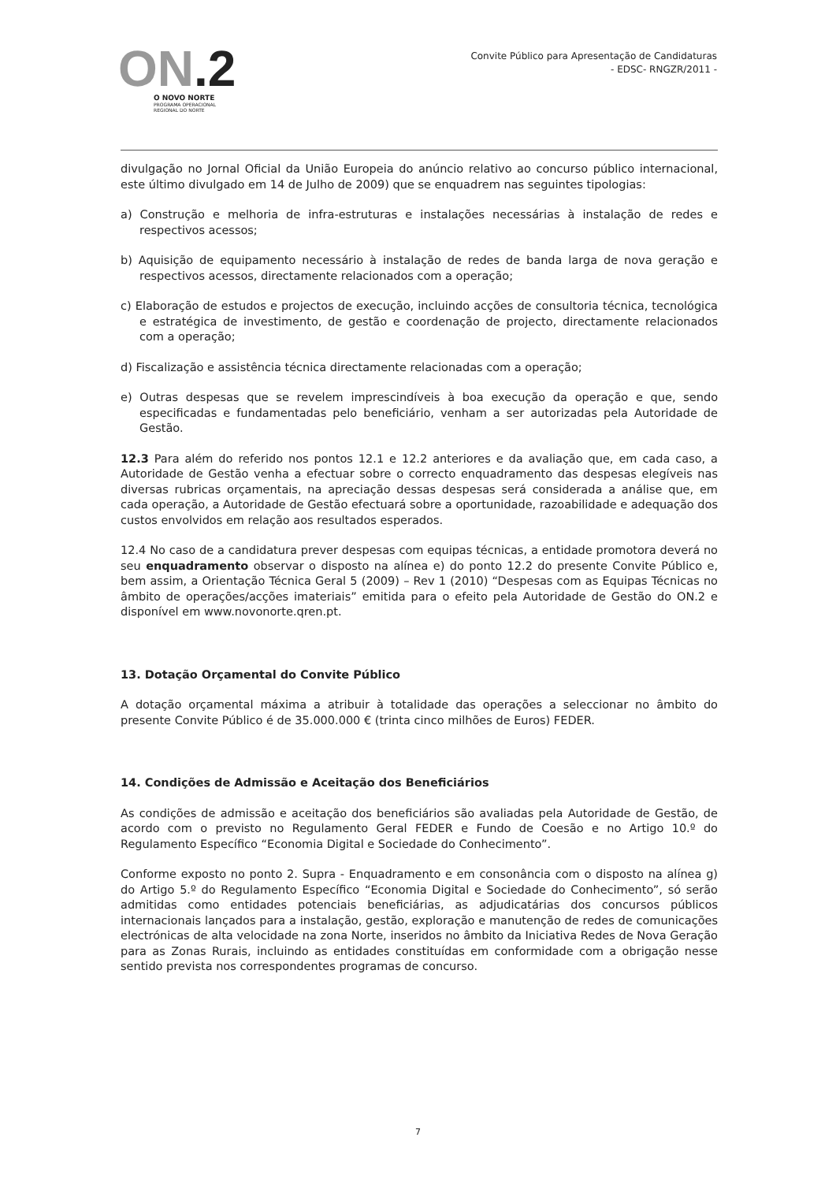ON.2
O NOVO NORTE
PROGRAMA OPERACIONAL
REGIONAL DO NORTE
Convite Público para Apresentação de Candidaturas
- EDSC- RNGZR/2011 -
divulgação no Jornal Oficial da União Europeia do anúncio relativo ao concurso público internacional, este último divulgado em 14 de Julho de 2009) que se enquadrem nas seguintes tipologias:
a) Construção e melhoria de infra-estruturas e instalações necessárias à instalação de redes e respectivos acessos;
b) Aquisição de equipamento necessário à instalação de redes de banda larga de nova geração e respectivos acessos, directamente relacionados com a operação;
c) Elaboração de estudos e projectos de execução, incluindo acções de consultoria técnica, tecnológica e estratégica de investimento, de gestão e coordenação de projecto, directamente relacionados com a operação;
d) Fiscalização e assistência técnica directamente relacionadas com a operação;
e) Outras despesas que se revelem imprescindíveis à boa execução da operação e que, sendo especificadas e fundamentadas pelo beneficiário, venham a ser autorizadas pela Autoridade de Gestão.
12.3 Para além do referido nos pontos 12.1 e 12.2 anteriores e da avaliação que, em cada caso, a Autoridade de Gestão venha a efectuar sobre o correcto enquadramento das despesas elegíveis nas diversas rubricas orçamentais, na apreciação dessas despesas será considerada a análise que, em cada operação, a Autoridade de Gestão efectuará sobre a oportunidade, razoabilidade e adequação dos custos envolvidos em relação aos resultados esperados.
12.4 No caso de a candidatura prever despesas com equipas técnicas, a entidade promotora deverá no seu enquadramento observar o disposto na alínea e) do ponto 12.2 do presente Convite Público e, bem assim, a Orientação Técnica Geral 5 (2009) – Rev 1 (2010) “Despesas com as Equipas Técnicas no âmbito de operações/acções imateriais” emitida para o efeito pela Autoridade de Gestão do ON.2 e disponível em www.novonorte.qren.pt.
13. Dotação Orçamental do Convite Público
A dotação orçamental máxima a atribuir à totalidade das operações a seleccionar no âmbito do presente Convite Público é de 35.000.000 € (trinta cinco milhões de Euros) FEDER.
14. Condições de Admissão e Aceitação dos Beneficiários
As condições de admissão e aceitação dos beneficiários são avaliadas pela Autoridade de Gestão, de acordo com o previsto no Regulamento Geral FEDER e Fundo de Coesão e no Artigo 10.º do Regulamento Específico “Economia Digital e Sociedade do Conhecimento”.
Conforme exposto no ponto 2. Supra - Enquadramento e em consonância com o disposto na alínea g) do Artigo 5.º do Regulamento Específico “Economia Digital e Sociedade do Conhecimento”, só serão admitidas como entidades potenciais beneficiárias, as adjudicatárias dos concursos públicos internacionais lançados para a instalação, gestão, exploração e manutenção de redes de comunicações electrónicas de alta velocidade na zona Norte, inseridos no âmbito da Iniciativa Redes de Nova Geração para as Zonas Rurais, incluindo as entidades constituídas em conformidade com a obrigação nesse sentido prevista nos correspondentes programas de concurso.
7